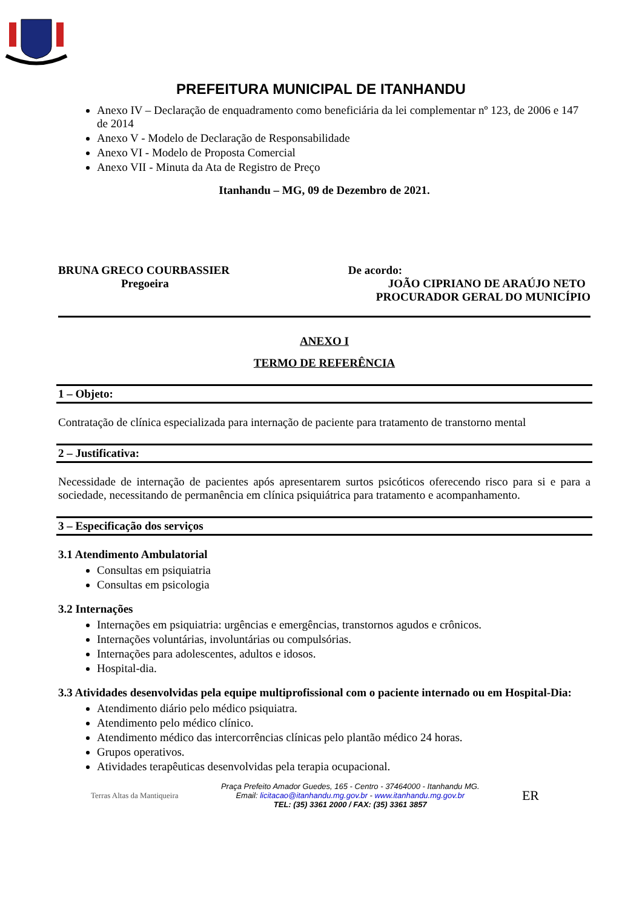PREFEITURA MUNICIPAL DE ITANHANDU
Anexo IV – Declaração de enquadramento como beneficiária da lei complementar nº 123, de 2006 e 147 de 2014
Anexo V - Modelo de Declaração de Responsabilidade
Anexo VI - Modelo de Proposta Comercial
Anexo VII - Minuta da Ata de Registro de Preço
Itanhandu – MG, 09 de Dezembro de 2021.
BRUNA GRECO COURBASSIER
Pregoeira
De acordo:
JOÃO CIPRIANO DE ARAÚJO NETO
PROCURADOR GERAL DO MUNICÍPIO
ANEXO I
TERMO DE REFERÊNCIA
1 – Objeto:
Contratação de clínica especializada para internação de paciente para tratamento de transtorno mental
2 – Justificativa:
Necessidade de internação de pacientes após apresentarem surtos psicóticos oferecendo risco para si e para a sociedade, necessitando de permanência em clínica psiquiátrica para tratamento e acompanhamento.
3 – Especificação dos serviços
3.1 Atendimento Ambulatorial
Consultas em psiquiatria
Consultas em psicologia
3.2 Internações
Internações em psiquiatria: urgências e emergências, transtornos agudos e crônicos.
Internações voluntárias, involuntárias ou compulsórias.
Internações para adolescentes, adultos e idosos.
Hospital-dia.
3.3 Atividades desenvolvidas pela equipe multiprofissional com o paciente internado ou em Hospital-Dia:
Atendimento diário pelo médico psiquiatra.
Atendimento pelo médico clínico.
Atendimento médico das intercorrências clínicas pelo plantão médico 24 horas.
Grupos operativos.
Atividades terapêuticas desenvolvidas pela terapia ocupacional.
Terras Altas da Mantiqueira
Praça Prefeito Amador Guedes, 165 - Centro - 37464000 - Itanhandu MG.
Email: licitacao@itanhandu.mg.gov.br - www.itanhandu.mg.gov.br
TEL: (35) 3361 2000 / FAX: (35) 3361 3857
ER